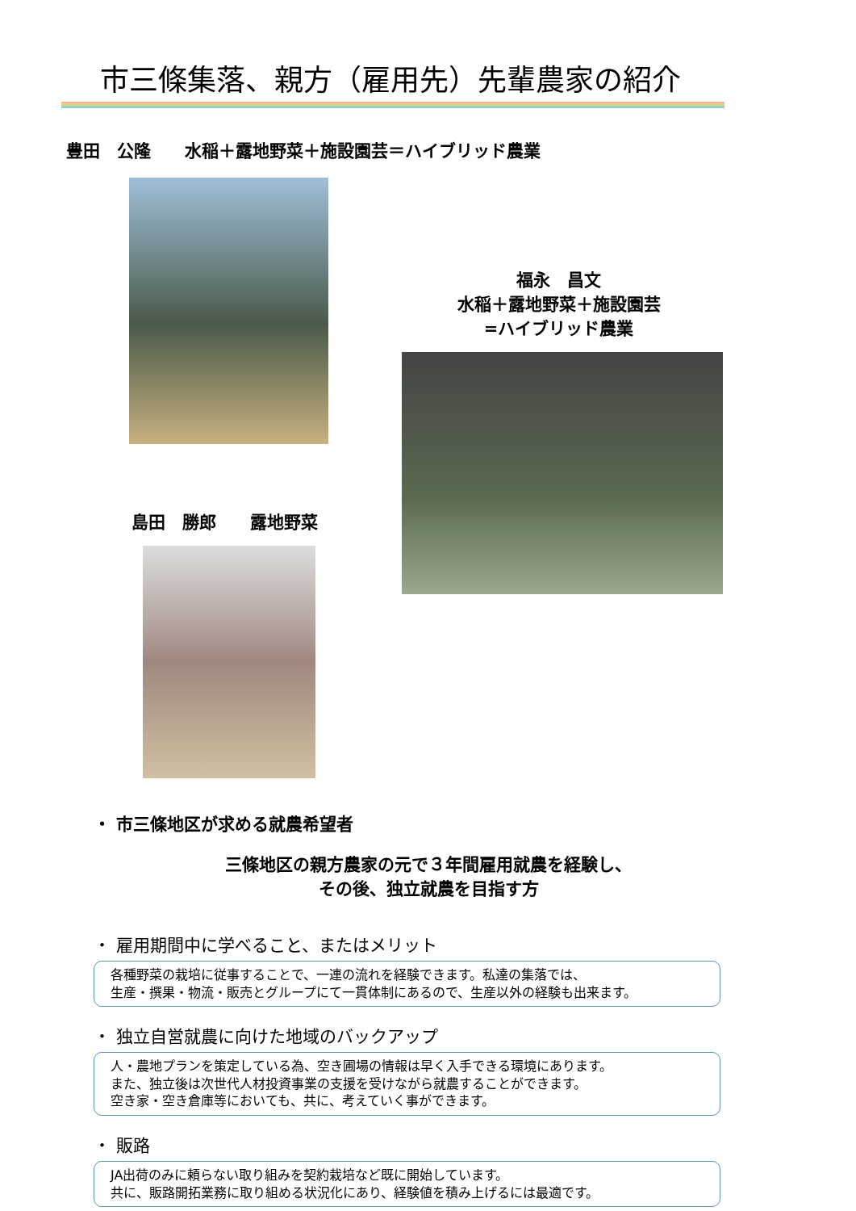市三條集落、親方（雇用先）先輩農家の紹介
豊田　公隆　　水稲＋露地野菜＋施設園芸＝ハイブリッド農業
島田　勝郎　　露地野菜
福永　昌文
水稲＋露地野菜＋施設園芸
=ハイブリッド農業
・ 市三條地区が求める就農希望者
三條地区の親方農家の元で３年間雇用就農を経験し、
その後、独立就農を目指す方
・ 雇用期間中に学べること、またはメリット
各種野菜の栽培に従事することで、一連の流れを経験できます。私達の集落では、
生産・撰果・物流・販売とグループにて一貫体制にあるので、生産以外の経験も出来ます。
・ 独立自営就農に向けた地域のバックアップ
人・農地プランを策定している為、空き圃場の情報は早く入手できる環境にあります。
また、独立後は次世代人材投資事業の支援を受けながら就農することができます。
空き家・空き倉庫等においても、共に、考えていく事ができます。
・ 販路
JA出荷のみに頼らない取り組みを契約栽培など既に開始しています。
共に、販路開拓業務に取り組める状況化にあり、経験値を積み上げるには最適です。